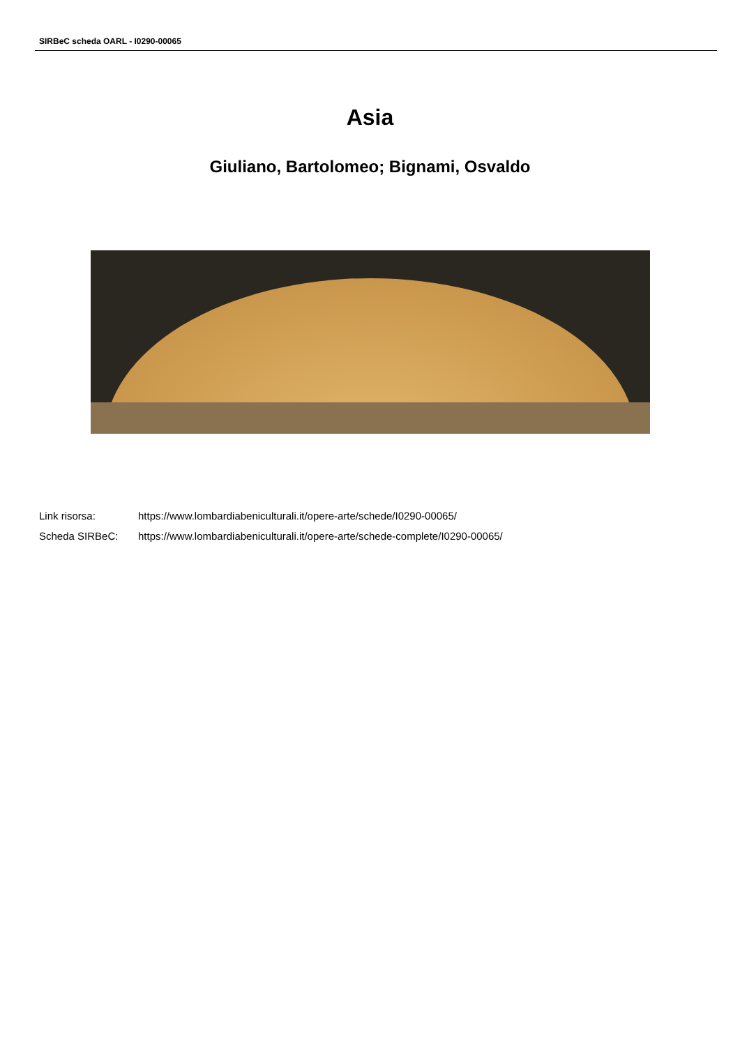SIRBeC scheda OARL - I0290-00065
Asia
Giuliano, Bartolomeo; Bignami, Osvaldo
| Link risorsa: | https://www.lombardiabeniculturali.it/opere-arte/schede/I0290-00065/ |
| Scheda SIRBeC: | https://www.lombardiabeniculturali.it/opere-arte/schede-complete/I0290-00065/ |